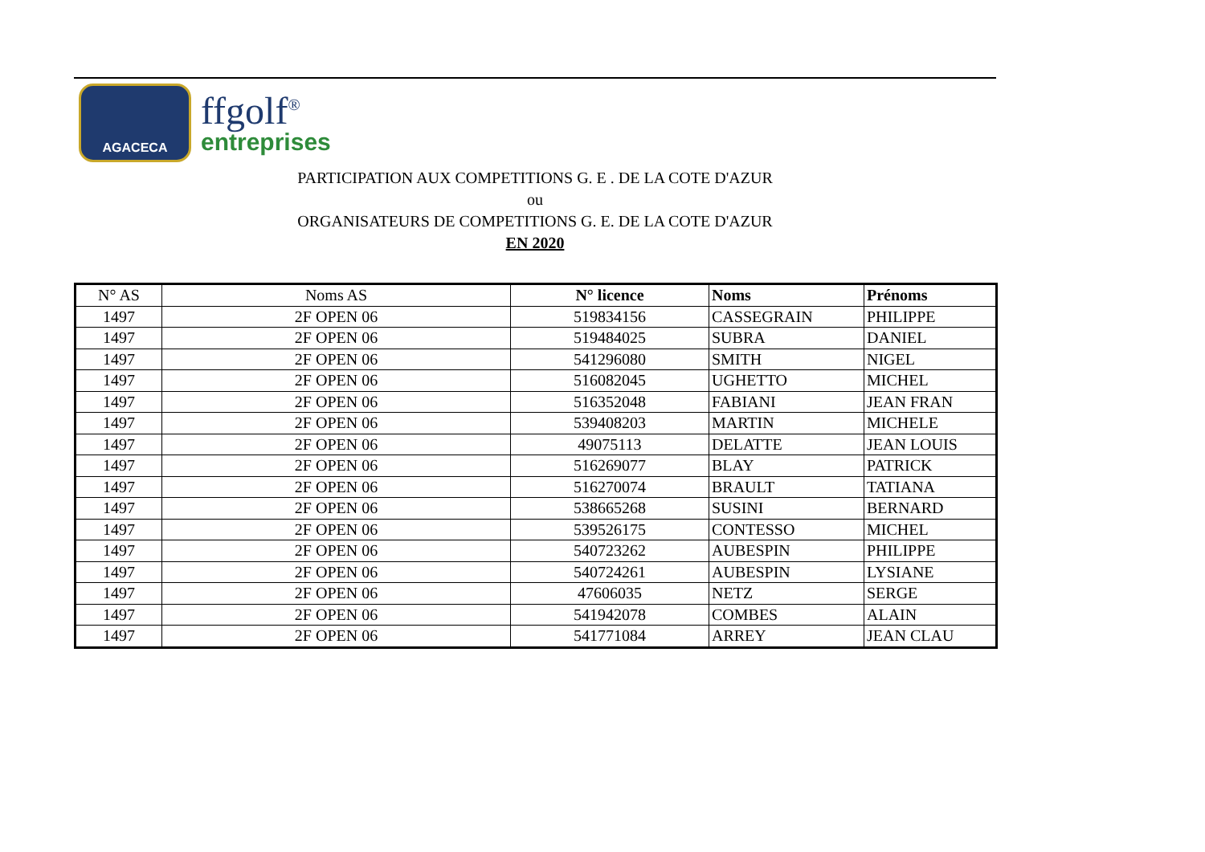AGACECA
ffgolf<sup>®</sup>
entreprises
PARTICIPATION AUX COMPETITIONS G. E . DE LA COTE D'AZUR
ou
ORGANISATEURS DE COMPETITIONS G. E. DE LA COTE D'AZUR
EN 2020
| N° AS | Noms AS | N° licence | Noms | Prénoms |
| --- | --- | --- | --- | --- |
| 1497 | 2F OPEN 06 | 519834156 | CASSEGRAIN | PHILIPPE |
| 1497 | 2F OPEN 06 | 519484025 | SUBRA | DANIEL |
| 1497 | 2F OPEN 06 | 541296080 | SMITH | NIGEL |
| 1497 | 2F OPEN 06 | 516082045 | UGHETTO | MICHEL |
| 1497 | 2F OPEN 06 | 516352048 | FABIANI | JEAN FRAN |
| 1497 | 2F OPEN 06 | 539408203 | MARTIN | MICHELE |
| 1497 | 2F OPEN 06 | 49075113 | DELATTE | JEAN LOUIS |
| 1497 | 2F OPEN 06 | 516269077 | BLAY | PATRICK |
| 1497 | 2F OPEN 06 | 516270074 | BRAULT | TATIANA |
| 1497 | 2F OPEN 06 | 538665268 | SUSINI | BERNARD |
| 1497 | 2F OPEN 06 | 539526175 | CONTESSO | MICHEL |
| 1497 | 2F OPEN 06 | 540723262 | AUBESPIN | PHILIPPE |
| 1497 | 2F OPEN 06 | 540724261 | AUBESPIN | LYSIANE |
| 1497 | 2F OPEN 06 | 47606035 | NETZ | SERGE |
| 1497 | 2F OPEN 06 | 541942078 | COMBES | ALAIN |
| 1497 | 2F OPEN 06 | 541771084 | ARREY | JEAN CLAU |